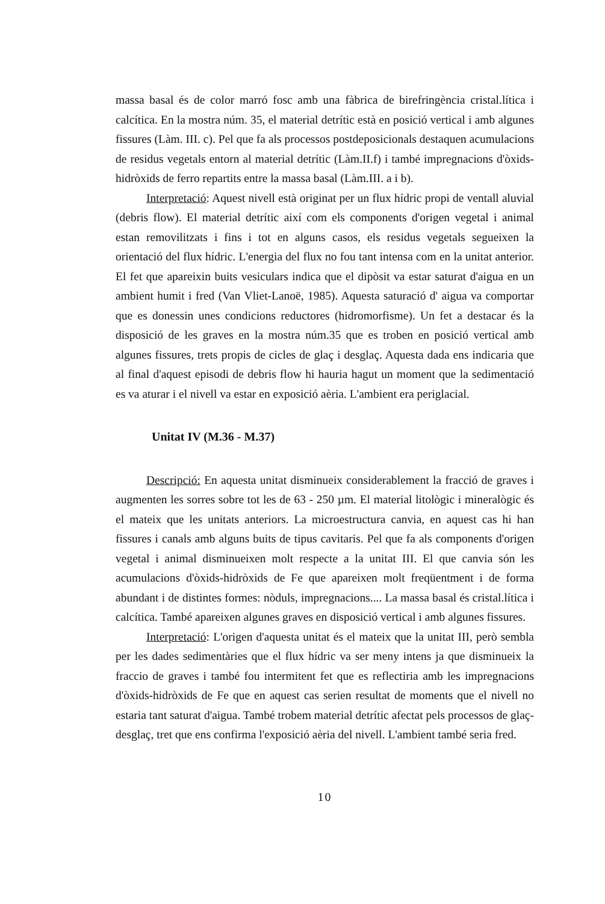massa basal és de color marró fosc amb una fàbrica de birefringència cristal.lítica i calcítica. En la mostra núm. 35, el material detrític està en posició vertical i amb algunes fissures (Làm. III. c). Pel que fa als processos postdeposicionals destaquen acumulacions de residus vegetals entorn al material detrític (Làm.II.f) i també impregnacions d'òxids-hidròxids de ferro repartits entre la massa basal (Làm.III. a i b).
Interpretació: Aquest nivell està originat per un flux hídric propi de ventall aluvial (debris flow). El material detrític així com els components d'origen vegetal i animal estan removilitzats i fins i tot en alguns casos, els residus vegetals segueixen la orientació del flux hídric. L'energia del flux no fou tant intensa com en la unitat anterior. El fet que apareixin buits vesiculars indica que el dipòsit va estar saturat d'aigua en un ambient humit i fred (Van Vliet-Lanoë, 1985). Aquesta saturació d' aigua va comportar que es donessin unes condicions reductores (hidromorfisme). Un fet a destacar és la disposició de les graves en la mostra núm.35 que es troben en posició vertical amb algunes fissures, trets propis de cicles de glaç i desglaç. Aquesta dada ens indicaria que al final d'aquest episodi de debris flow hi hauria hagut un moment que la sedimentació es va aturar i el nivell va estar en exposició aèria. L'ambient era periglacial.
Unitat IV (M.36 - M.37)
Descripció: En aquesta unitat disminueix considerablement la fracció de graves i augmenten les sorres sobre tot les de 63 - 250 µm. El material litològic i mineralògic és el mateix que les unitats anteriors. La microestructura canvia, en aquest cas hi han fissures i canals amb alguns buits de tipus cavitaris. Pel que fa als components d'origen vegetal i animal disminueixen molt respecte a la unitat III. El que canvia són les acumulacions d'òxids-hidròxids de Fe que apareixen molt freqüentment i de forma abundant i de distintes formes: nòduls, impregnacions.... La massa basal és cristal.lítica i calcítica. També apareixen algunes graves en disposició vertical i amb algunes fissures.
Interpretació: L'origen d'aquesta unitat és el mateix que la unitat III, però sembla per les dades sedimentàries que el flux hídric va ser meny intens ja que disminueix la fraccio de graves i també fou intermitent fet que es reflectiria amb les impregnacions d'òxids-hidròxids de Fe que en aquest cas serien resultat de moments que el nivell no estaria tant saturat d'aigua. També trobem material detrític afectat pels processos de glaç-desglaç, tret que ens confirma l'exposició aèria del nivell. L'ambient també seria fred.
10